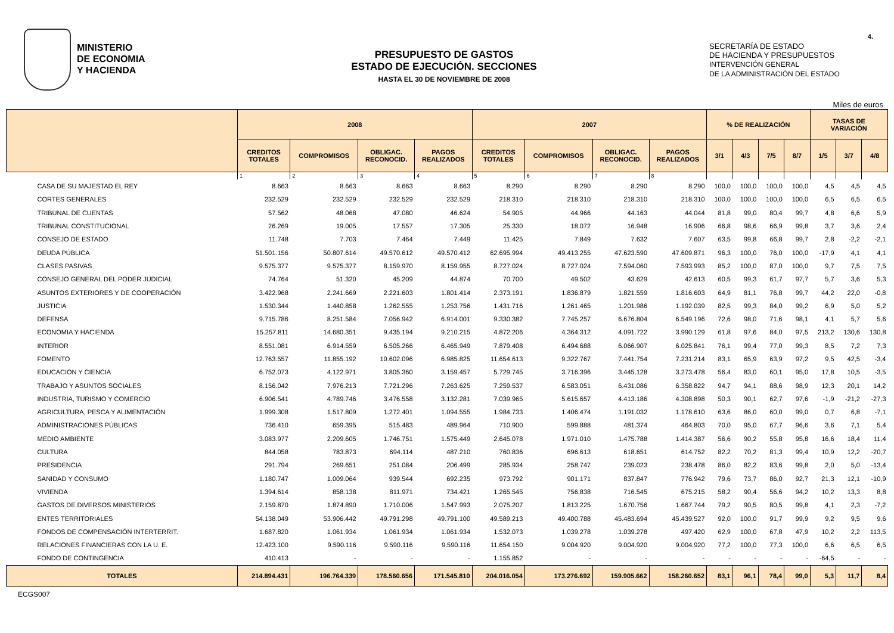MINISTERIO
DE ECONOMIA
Y HACIENDA
PRESUPUESTO DE GASTOS
ESTADO DE EJECUCIÓN. SECCIONES
HASTA EL 30 DE NOVIEMBRE DE 2008
SECRETARÍA DE ESTADO
DE HACIENDA Y PRESUPUESTOS
INTERVENCIÓN GENERAL
DE LA ADMINISTRACIÓN DEL ESTADO
4.
Miles de euros
| | 2008 | | | | 2007 | | | | % DE REALIZACIÓN | | | | TASAS DE VARIACIÓN | | |
| --- | --- | --- | --- | --- | --- | --- | --- | --- | --- | --- | --- | --- | --- | --- | --- |
| | CREDITOS TOTALES | COMPROMISOS | OBLIGAC. RECONOCID. | PAGOS REALIZADOS | CREDITOS TOTALES | COMPROMISOS | OBLIGAC. RECONOCID. | PAGOS REALIZADOS | 3/1 | 4/3 | 7/5 | 8/7 | 1/5 | 3/7 | 4/8 |
| | 1 | 2 | 3 | 4 | 5 | 6 | 7 | 8 | | | | | | | |
| CASA DE SU MAJESTAD EL REY | 8.663 | 8.663 | 8.663 | 8.663 | 8.290 | 8.290 | 8.290 | 8.290 | 100,0 | 100,0 | 100,0 | 100,0 | 4,5 | 4,5 | 4,5 |
| CORTES GENERALES | 232.529 | 232.529 | 232.529 | 232.529 | 218.310 | 218.310 | 218.310 | 218.310 | 100,0 | 100,0 | 100,0 | 100,0 | 6,5 | 6,5 | 6,5 |
| TRIBUNAL DE CUENTAS | 57.562 | 48.068 | 47.080 | 46.624 | 54.905 | 44.966 | 44.163 | 44.044 | 81,8 | 99,0 | 80,4 | 99,7 | 4,8 | 6,6 | 5,9 |
| TRIBUNAL CONSTITUCIONAL | 26.269 | 19.005 | 17.557 | 17.305 | 25.330 | 18.072 | 16.948 | 16.906 | 66,8 | 98,6 | 66,9 | 99,8 | 3,7 | 3,6 | 2,4 |
| CONSEJO DE ESTADO | 11.748 | 7.703 | 7.464 | 7.449 | 11.425 | 7.849 | 7.632 | 7.607 | 63,5 | 99,8 | 66,8 | 99,7 | 2,8 | -2,2 | -2,1 |
| DEUDA PÚBLICA | 51.501.156 | 50.807.614 | 49.570.612 | 49.570.412 | 62.695.994 | 49.413.255 | 47.623.590 | 47.609.871 | 96,3 | 100,0 | 76,0 | 100,0 | -17,9 | 4,1 | 4,1 |
| CLASES PASIVAS | 9.575.377 | 9.575.377 | 8.159.970 | 8.159.955 | 8.727.024 | 8.727.024 | 7.594.060 | 7.593.993 | 85,2 | 100,0 | 87,0 | 100,0 | 9,7 | 7,5 | 7,5 |
| CONSEJO GENERAL DEL PODER JUDICIAL | 74.764 | 51.320 | 45.209 | 44.874 | 70.700 | 49.502 | 43.629 | 42.613 | 60,5 | 99,3 | 61,7 | 97,7 | 5,7 | 3,6 | 5,3 |
| ASUNTOS EXTERIORES Y DE COOPERACIÓN | 3.422.968 | 2.241.669 | 2.221.603 | 1.801.414 | 2.373.191 | 1.836.879 | 1.821.559 | 1.816.603 | 64,9 | 81,1 | 76,8 | 99,7 | 44,2 | 22,0 | -0,8 |
| JUSTICIA | 1.530.344 | 1.440.858 | 1.262.555 | 1.253.756 | 1.431.716 | 1.261.465 | 1.201.986 | 1.192.039 | 82,5 | 99,3 | 84,0 | 99,2 | 6,9 | 5,0 | 5,2 |
| DEFENSA | 9.715.786 | 8.251.584 | 7.056.942 | 6.914.001 | 9.330.382 | 7.745.257 | 6.676.804 | 6.549.196 | 72,6 | 98,0 | 71,6 | 98,1 | 4,1 | 5,7 | 5,6 |
| ECONOMIA Y HACIENDA | 15.257.811 | 14.680.351 | 9.435.194 | 9.210.215 | 4.872.206 | 4.364.312 | 4.091.722 | 3.990.129 | 61,8 | 97,6 | 84,0 | 97,5 | 213,2 | 130,6 | 130,8 |
| INTERIOR | 8.551.081 | 6.914.559 | 6.505.266 | 6.465.949 | 7.879.408 | 6.494.688 | 6.066.907 | 6.025.841 | 76,1 | 99,4 | 77,0 | 99,3 | 8,5 | 7,2 | 7,3 |
| FOMENTO | 12.763.557 | 11.855.192 | 10.602.096 | 6.985.825 | 11.654.613 | 9.322.767 | 7.441.754 | 7.231.214 | 83,1 | 65,9 | 63,9 | 97,2 | 9,5 | 42,5 | -3,4 |
| EDUCACION Y CIENCIA | 6.752.073 | 4.122.971 | 3.805.360 | 3.159.457 | 5.729.745 | 3.716.396 | 3.445.128 | 3.273.478 | 56,4 | 83,0 | 60,1 | 95,0 | 17,8 | 10,5 | -3,5 |
| TRABAJO Y ASUNTOS SOCIALES | 8.156.042 | 7.976.213 | 7.721.296 | 7.263.625 | 7.259.537 | 6.583.051 | 6.431.086 | 6.358.822 | 94,7 | 94,1 | 88,6 | 98,9 | 12,3 | 20,1 | 14,2 |
| INDUSTRIA, TURISMO Y COMERCIO | 6.906.541 | 4.789.746 | 3.476.558 | 3.132.281 | 7.039.965 | 5.615.657 | 4.413.186 | 4.308.898 | 50,3 | 90,1 | 62,7 | 97,6 | -1,9 | -21,2 | -27,3 |
| AGRICULTURA, PESCA Y ALIMENTACIÓN | 1.999.308 | 1.517.809 | 1.272.401 | 1.094.555 | 1.984.733 | 1.406.474 | 1.191.032 | 1.178.610 | 63,6 | 86,0 | 60,0 | 99,0 | 0,7 | 6,8 | -7,1 |
| ADMINISTRACIONES PÚBLICAS | 736.410 | 659.395 | 515.483 | 489.964 | 710.900 | 599.888 | 481.374 | 464.803 | 70,0 | 95,0 | 67,7 | 96,6 | 3,6 | 7,1 | 5,4 |
| MEDIO AMBIENTE | 3.083.977 | 2.209.605 | 1.746.751 | 1.575.449 | 2.645.078 | 1.971.010 | 1.475.788 | 1.414.387 | 56,6 | 90,2 | 55,8 | 95,8 | 16,6 | 18,4 | 11,4 |
| CULTURA | 844.058 | 783.873 | 694.114 | 487.210 | 760.836 | 696.613 | 618.651 | 614.752 | 82,2 | 70,2 | 81,3 | 99,4 | 10,9 | 12,2 | -20,7 |
| PRESIDENCIA | 291.794 | 269.651 | 251.084 | 206.499 | 285.934 | 258.747 | 239.023 | 238.478 | 86,0 | 82,2 | 83,6 | 99,8 | 2,0 | 5,0 | -13,4 |
| SANIDAD Y CONSUMO | 1.180.747 | 1.009.064 | 939.544 | 692.235 | 973.792 | 901.171 | 837.847 | 776.942 | 79,6 | 73,7 | 86,0 | 92,7 | 21,3 | 12,1 | -10,9 |
| VIVIENDA | 1.394.614 | 858.138 | 811.971 | 734.421 | 1.265.545 | 756.838 | 716.545 | 675.215 | 58,2 | 90,4 | 56,6 | 94,2 | 10,2 | 13,3 | 8,8 |
| GASTOS DE DIVERSOS MINISTERIOS | 2.159.870 | 1.874.890 | 1.710.006 | 1.547.993 | 2.075.207 | 1.813.225 | 1.670.756 | 1.667.744 | 79,2 | 90,5 | 80,5 | 99,8 | 4,1 | 2,3 | -7,2 |
| ENTES TERRITORIALES | 54.138.049 | 53.906.442 | 49.791.298 | 49.791.100 | 49.589.213 | 49.400.788 | 45.483.694 | 45.439.527 | 92,0 | 100,0 | 91,7 | 99,9 | 9,2 | 9,5 | 9,6 |
| FONDOS DE COMPENSACIÓN INTERTERRIT. | 1.687.820 | 1.061.934 | 1.061.934 | 1.061.934 | 1.532.073 | 1.039.278 | 1.039.278 | 497.420 | 62,9 | 100,0 | 67,8 | 47,9 | 10,2 | 2,2 | 113,5 |
| RELACIONES FINANCIERAS CON LA U. E. | 12.423.100 | 9.590.116 | 9.590.116 | 9.590.116 | 11.654.150 | 9.004.920 | 9.004.920 | 9.004.920 | 77,2 | 100,0 | 77,3 | 100,0 | 6,6 | 6,5 | 6,5 |
| FONDO DE CONTINGENCIA | 410.413 | - | - | - | 1.155.852 | - | - | - | - | - | - | - | -64,5 | - | - |
| TOTALES | 214.894.431 | 196.764.339 | 178.560.656 | 171.545.810 | 204.016.054 | 173.276.692 | 159.905.662 | 158.260.652 | 83,1 | 96,1 | 78,4 | 99,0 | 5,3 | 11,7 | 8,4 |
ECGS007